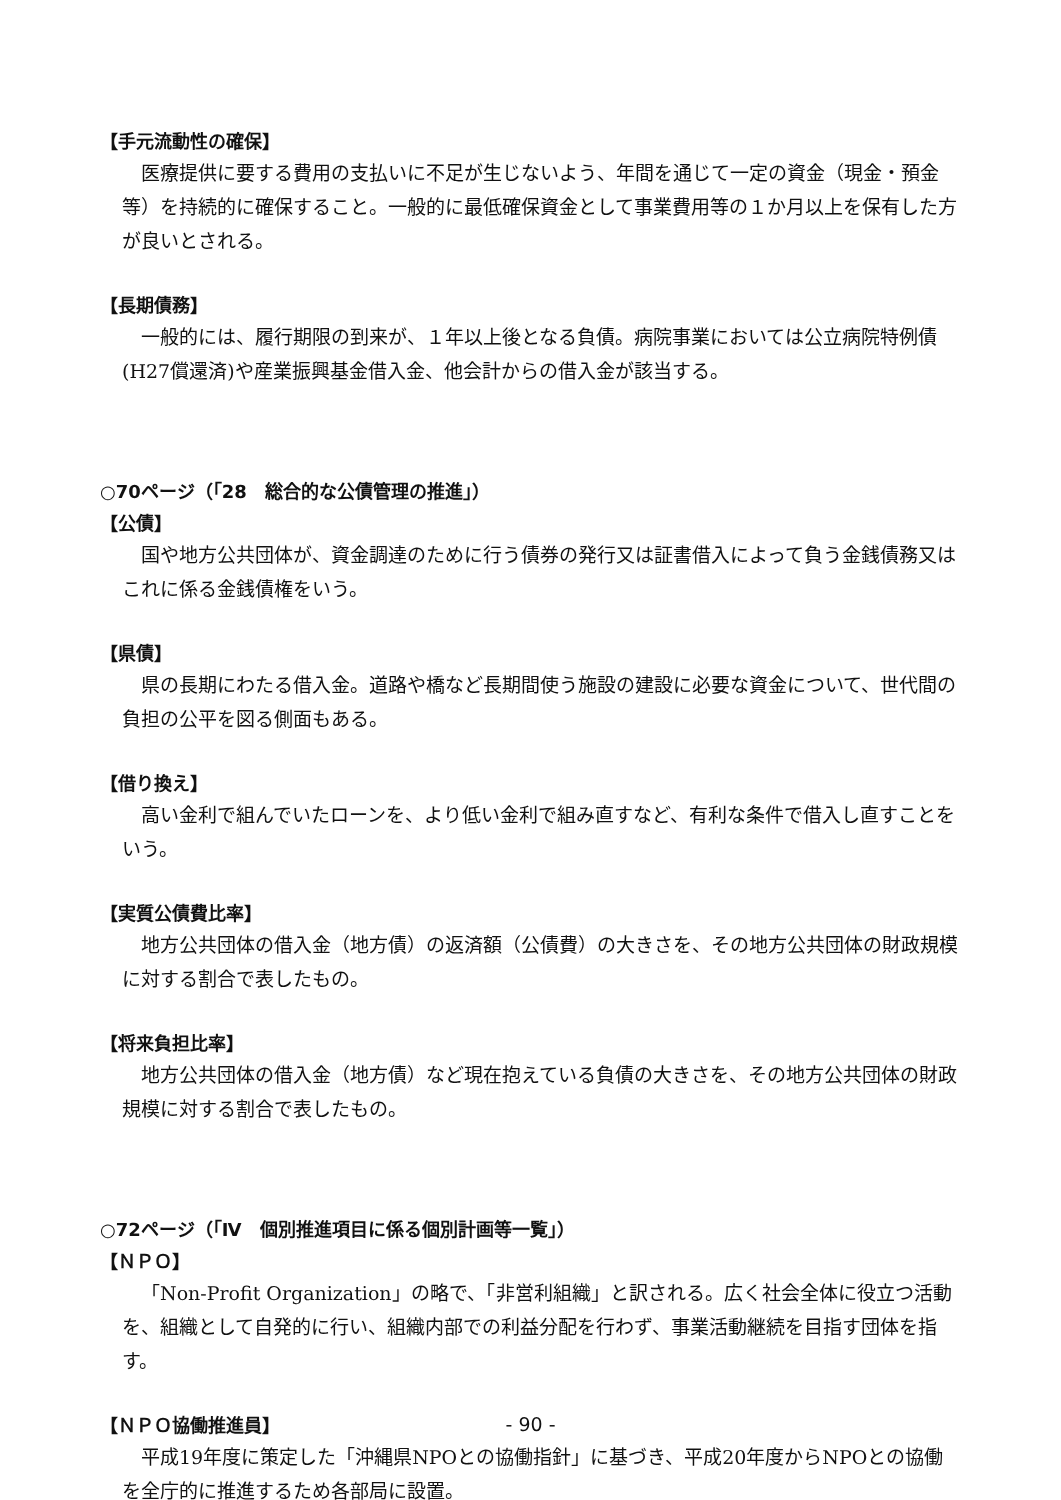【手元流動性の確保】
医療提供に要する費用の支払いに不足が生じないよう、年間を通じて一定の資金（現金・預金等）を持続的に確保すること。一般的に最低確保資金として事業費用等の１か月以上を保有した方が良いとされる。
【長期債務】
一般的には、履行期限の到来が、１年以上後となる負債。病院事業においては公立病院特例債(H27償還済)や産業振興基金借入金、他会計からの借入金が該当する。
○70ページ（「28　総合的な公債管理の推進」）
【公債】
国や地方公共団体が、資金調達のために行う債券の発行又は証書借入によって負う金銭債務又はこれに係る金銭債権をいう。
【県債】
県の長期にわたる借入金。道路や橋など長期間使う施設の建設に必要な資金について、世代間の負担の公平を図る側面もある。
【借り換え】
高い金利で組んでいたローンを、より低い金利で組み直すなど、有利な条件で借入し直すことをいう。
【実質公債費比率】
地方公共団体の借入金（地方債）の返済額（公債費）の大きさを、その地方公共団体の財政規模に対する割合で表したもの。
【将来負担比率】
地方公共団体の借入金（地方債）など現在抱えている負債の大きさを、その地方公共団体の財政規模に対する割合で表したもの。
○72ページ（「Ⅳ　個別推進項目に係る個別計画等一覧」）
【ＮＰＯ】
「Non-Profit Organization」の略で、「非営利組織」と訳される。広く社会全体に役立つ活動を、組織として自発的に行い、組織内部での利益分配を行わず、事業活動継続を目指す団体を指す。
【ＮＰＯ協働推進員】
平成19年度に策定した「沖縄県NPOとの協働指針」に基づき、平成20年度からNPOとの協働を全庁的に推進するため各部局に設置。
- 90 -